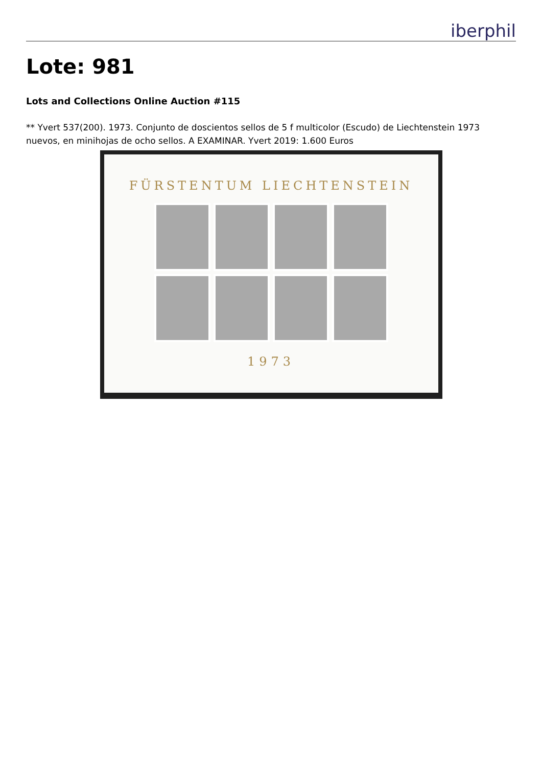iberphil
Lote: 981
Lots and Collections Online Auction #115
** Yvert 537(200). 1973. Conjunto de doscientos sellos de 5 f multicolor (Escudo) de Liechtenstein 1973 nuevos, en minihojas de ocho sellos. A EXAMINAR. Yvert 2019: 1.600 Euros
FÜRSTENTUM LIECHTENSTEIN
1973